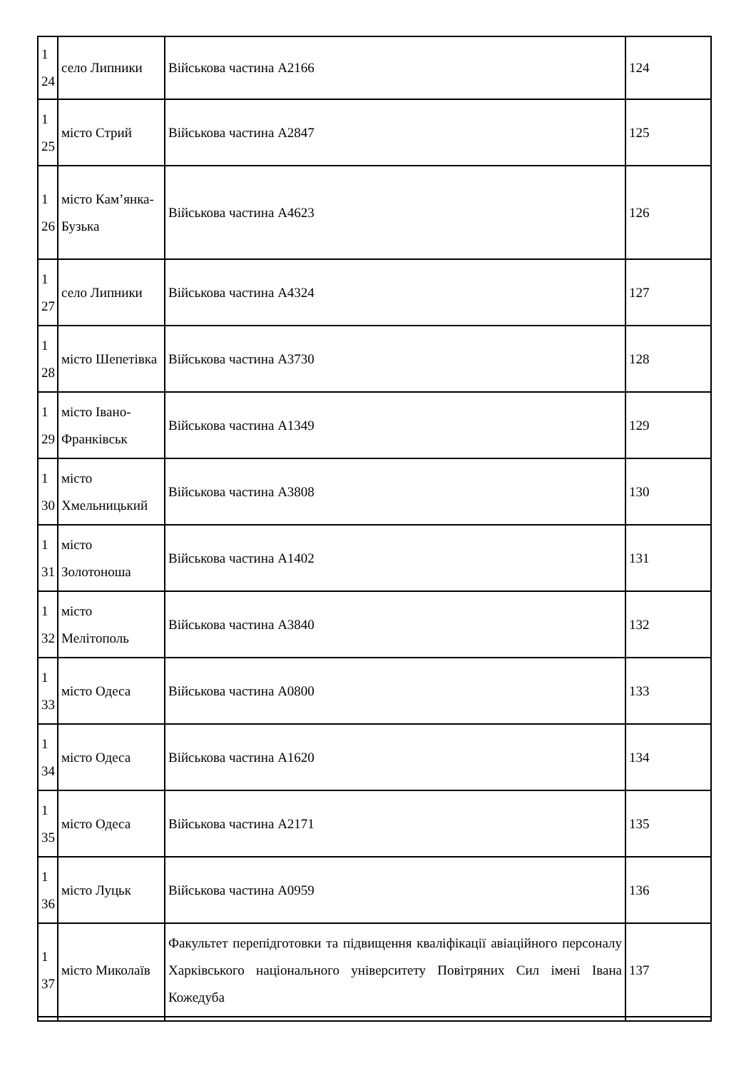| 1 24 | село Липники | Військова частина А2166 | 124 |
| 1 25 | місто Стрий | Військова частина А2847 | 125 |
| 1 26 | місто Кам’янка-Бузька | Військова частина А4623 | 126 |
| 1 27 | село Липники | Військова частина А4324 | 127 |
| 1 28 | місто Шепетівка | Військова частина А3730 | 128 |
| 1 29 | місто Івано-Франківськ | Військова частина А1349 | 129 |
| 1 30 | місто Хмельницький | Військова частина А3808 | 130 |
| 1 31 | місто Золотоноша | Військова частина А1402 | 131 |
| 1 32 | місто Мелітополь | Військова частина А3840 | 132 |
| 1 33 | місто Одеса | Військова частина А0800 | 133 |
| 1 34 | місто Одеса | Військова частина А1620 | 134 |
| 1 35 | місто Одеса | Військова частина А2171 | 135 |
| 1 36 | місто Луцьк | Військова частина А0959 | 136 |
| 1 37 | місто Миколаїв | Факультет перепідготовки та підвищення кваліфікації авіаційного персоналу Харківського національного університету Повітряних Сил імені Івана Кожедуба | 137 |